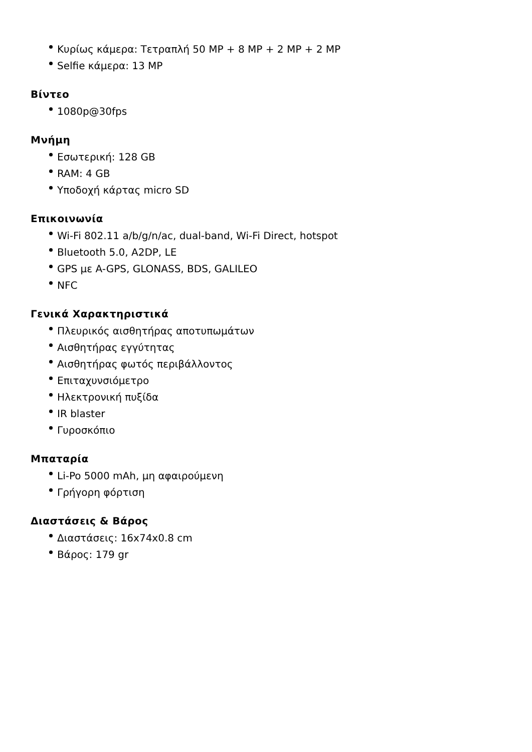Κυρίως κάμερα: Τετραπλή 50 MP + 8 MP + 2 MP + 2 MP
Selfie κάμερα: 13 MP
Βίντεο
1080p@30fps
Μνήμη
Εσωτερική: 128 GB
RAM: 4 GB
Υποδοχή κάρτας micro SD
Επικοινωνία
Wi-Fi 802.11 a/b/g/n/ac, dual-band, Wi-Fi Direct, hotspot
Bluetooth 5.0, A2DP, LE
GPS με A-GPS, GLONASS, BDS, GALILEO
NFC
Γενικά Χαρακτηριστικά
Πλευρικός αισθητήρας αποτυπωμάτων
Αισθητήρας εγγύτητας
Αισθητήρας φωτός περιβάλλοντος
Επιταχυνσιόμετρο
Ηλεκτρονική πυξίδα
IR blaster
Γυροσκόπιο
Μπαταρία
Li-Po 5000 mAh, μη αφαιρούμενη
Γρήγορη φόρτιση
Διαστάσεις & Βάρος
Διαστάσεις: 16x74x0.8 cm
Βάρος: 179 gr